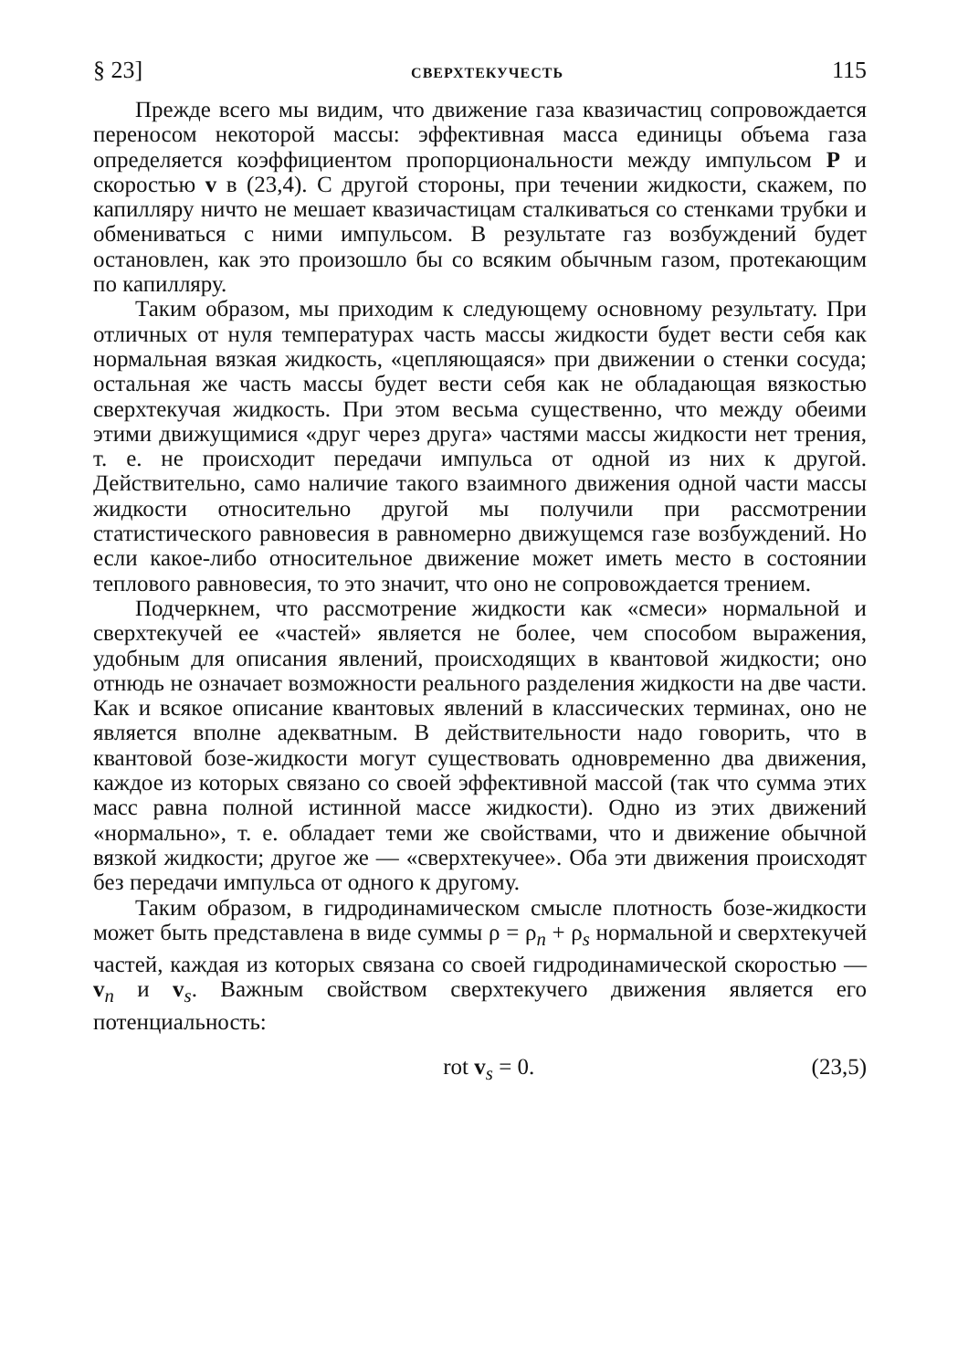§ 23] СВЕРХТЕКУЧЕСТЬ 115
Прежде всего мы видим, что движение газа квазичастиц сопровождается переносом некоторой массы: эффективная масса единицы объема газа определяется коэффициентом пропорциональности между импульсом P и скоростью v в (23,4). С другой стороны, при течении жидкости, скажем, по капилляру ничто не мешает квазичастицам сталкиваться со стенками трубки и обмениваться с ними импульсом. В результате газ возбуждений будет остановлен, как это произошло бы со всяким обычным газом, протекающим по капилляру.
Таким образом, мы приходим к следующему основному результату. При отличных от нуля температурах часть массы жидкости будет вести себя как нормальная вязкая жидкость, «цепляющаяся» при движении о стенки сосуда; остальная же часть массы будет вести себя как не обладающая вязкостью сверхтекучая жидкость. При этом весьма существенно, что между обеими этими движущимися «друг через друга» частями массы жидкости нет трения, т. е. не происходит передачи импульса от одной из них к другой. Действительно, само наличие такого взаимного движения одной части массы жидкости относительно другой мы получили при рассмотрении статистического равновесия в равномерно движущемся газе возбуждений. Но если какое-либо относительное движение может иметь место в состоянии теплового равновесия, то это значит, что оно не сопровождается трением.
Подчеркнем, что рассмотрение жидкости как «смеси» нормальной и сверхтекучей ее «частей» является не более, чем способом выражения, удобным для описания явлений, происходящих в квантовой жидкости; оно отнюдь не означает возможности реального разделения жидкости на две части. Как и всякое описание квантовых явлений в классических терминах, оно не является вполне адекватным. В действительности надо говорить, что в квантовой бозе-жидкости могут существовать одновременно два движения, каждое из которых связано со своей эффективной массой (так что сумма этих масс равна полной истинной массе жидкости). Одно из этих движений «нормально», т. е. обладает теми же свойствами, что и движение обычной вязкой жидкости; другое же — «сверхтекучее». Оба эти движения происходят без передачи импульса от одного к другому.
Таким образом, в гидродинамическом смысле плотность бозе-жидкости может быть представлена в виде суммы ρ = ρ<sub>n</sub> + ρ<sub>s</sub> нормальной и сверхтекучей частей, каждая из которых связана со своей гидродинамической скоростью — v<sub>n</sub> и v<sub>s</sub>. Важным свойством сверхтекучего движения является его потенциальность:
rot v<sub>s</sub> = 0. (23,5)